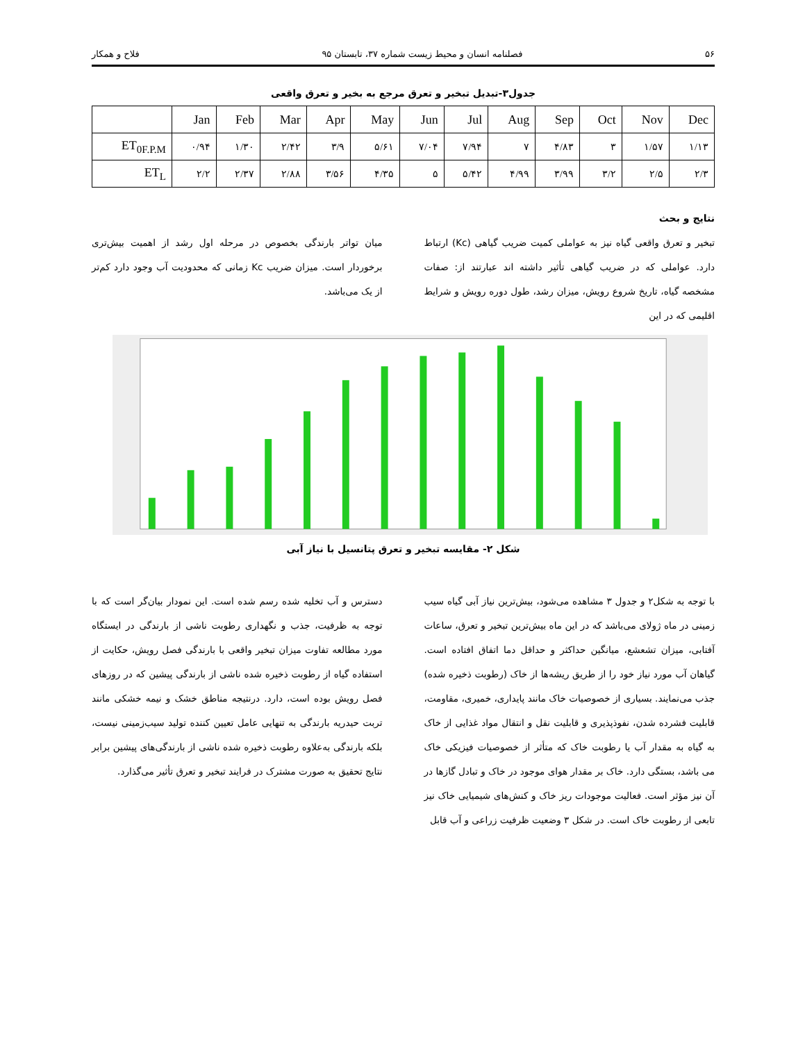۵۶ فصلنامه انسان و محیط زیست شماره ۳۷، تابستان ۹۵ فلاح و همکار
جدول۳-تبدیل تبخیر و تعرق مرجع به بخیر و تعرق واقعی
| | Jan | Feb | Mar | Apr | May | Jun | Jul | Aug | Sep | Oct | Nov | Dec |
| --- | --- | --- | --- | --- | --- | --- | --- | --- | --- | --- | --- | --- |
| ET<sub>0F.P.M</sub> | ۰/۹۴ | ۱/۳۰ | ۲/۴۲ | ۳/۹ | ۵/۶۱ | ۷/۰۴ | ۷/۹۴ | ۷ | ۴/۸۳ | ۳ | ۱/۵۷ | ۱/۱۳ |
| ET<sub>L</sub> | ۲/۲ | ۲/۳۷ | ۲/۸۸ | ۳/۵۶ | ۴/۳۵ | ۵ | ۵/۴۲ | ۴/۹۹ | ۳/۹۹ | ۳/۲ | ۲/۵ | ۲/۳ |
نتایج و بحث
تبخیر و تعرق واقعی گیاه نیز به عواملی کمیت ضریب گیاهی (Kc) ارتباط دارد. عواملی که در ضریب گیاهی تأثیر داشته اند عبارتند از: صفات مشخصه گیاه، تاریخ شروع رویش، میزان رشد، طول دوره رویش و شرایط اقلیمی که در این
میان تواتر بارندگی بخصوص در مرحله اول رشد از اهمیت بیش‌تری برخوردار است. میزان ضریب Kc زمانی که محدودیت آب وجود دارد کم‌تر از یک می‌باشد.
شکل ۲- مقایسه تبخیر و تعرق پتانسیل با نیاز آبی
با توجه به شکل۲ و جدول ۳ مشاهده می‌شود، بیش‌ترین نیاز آبی گیاه سیب زمینی در ماه ژولای می‌باشد که در این ماه بیش‌ترین تبخیر و تعرق، ساعات آفتابی، میزان تشعشع، میانگین حداکثر و حداقل دما اتفاق افتاده است. گیاهان آب مورد نیاز خود را از طریق ریشه‌ها از خاک (رطوبت ذخیره شده) جذب می‌نمایند. بسیاری از خصوصیات خاک مانند پایداری، خمیری، مقاومت، قابلیت فشرده شدن، نفوذپذیری و قابلیت نقل و انتقال مواد غذایی از خاک به گیاه به مقدار آب یا رطوبت خاک که متأثر از خصوصیات فیزیکی خاک می باشد، بستگی دارد. خاک بر مقدار هوای موجود در خاک و تبادل گازها در آن نیز مؤثر است. فعالیت موجودات ریز خاک و کنش‌های شیمیایی خاک نیز تابعی از رطوبت خاک است. در شکل ۳ وضعیت ظرفیت زراعی و آب قابل
دسترس و آب تخلیه شده رسم شده است. این نمودار بیان‌گر است که با توجه به ظرفیت، جذب و نگهداری رطوبت ناشی از بارندگی در ایستگاه مورد مطالعه تفاوت میزان تبخیر واقعی با بارندگی فصل رویش، حکایت از استفاده گیاه از رطوبت ذخیره شده ناشی از بارندگی پیشین که در روزهای فصل رویش بوده است، دارد. درنتیجه مناطق خشک و نیمه خشکی مانند تربت حیدریه بارندگی به تنهایی عامل تعیین کننده تولید سیب‌زمینی نیست، بلکه بارندگی به‌علاوه رطوبت ذخیره شده ناشی از بارندگی‌های پیشین برابر نتایج تحقیق به صورت مشترک در فرایند تبخیر و تعرق تأثیر می‌گذارد.